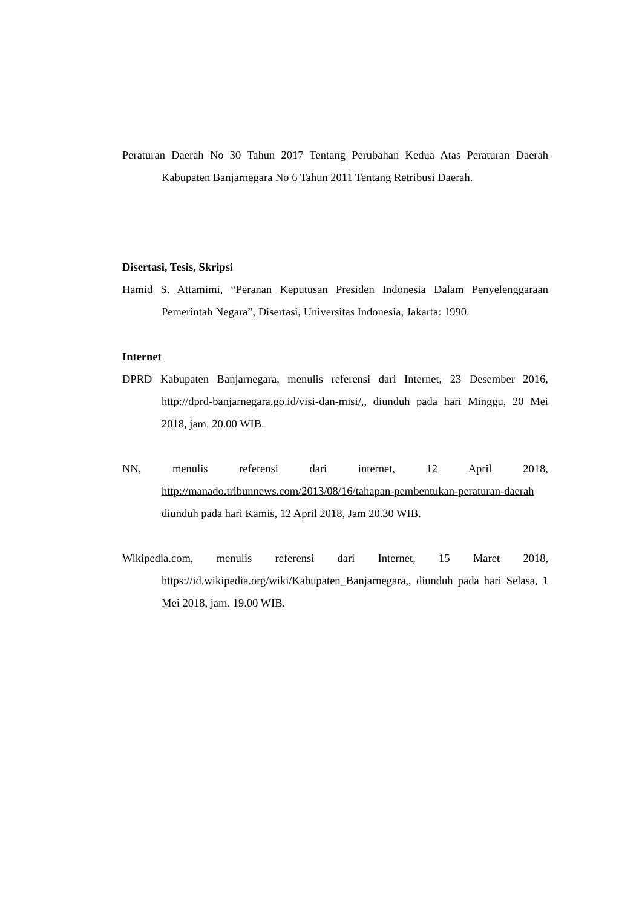Peraturan Daerah No 30 Tahun 2017 Tentang Perubahan Kedua Atas Peraturan Daerah Kabupaten Banjarnegara No 6 Tahun 2011 Tentang Retribusi Daerah.
Disertasi, Tesis, Skripsi
Hamid S. Attamimi, “Peranan Keputusan Presiden Indonesia Dalam Penyelenggaraan Pemerintah Negara”, Disertasi, Universitas Indonesia, Jakarta: 1990.
Internet
DPRD Kabupaten Banjarnegara, menulis referensi dari Internet, 23 Desember 2016, http://dprd-banjarnegara.go.id/visi-dan-misi/,, diunduh pada hari Minggu, 20 Mei 2018, jam. 20.00 WIB.
NN, menulis referensi dari internet, 12 April 2018, http://manado.tribunnews.com/2013/08/16/tahapan-pembentukan-peraturan-daerah diunduh pada hari Kamis, 12 April 2018, Jam 20.30 WIB.
Wikipedia.com, menulis referensi dari Internet, 15 Maret 2018, https://id.wikipedia.org/wiki/Kabupaten_Banjarnegara,, diunduh pada hari Selasa, 1 Mei 2018, jam. 19.00 WIB.